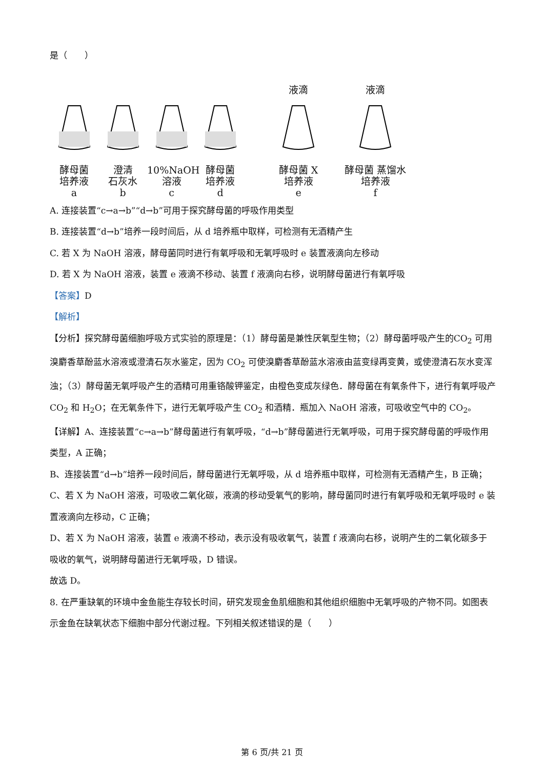是（　　）
酵母菌
培养液
a
澄清
石灰水
b
10%NaOH
溶液
c
酵母菌
培养液
d
液滴
酵母菌 X
培养液
e
液滴
酵母菌 蒸馏水
培养液
f
A. 连接装置“c→a→b”“d→b”可用于探究酵母菌的呼吸作用类型
B. 连接装置“d→b”培养一段时间后，从 d 培养瓶中取样，可检测有无酒精产生
C. 若 X 为 NaOH 溶液，酵母菌同时进行有氧呼吸和无氧呼吸时 e 装置液滴向左移动
D. 若 X 为 NaOH 溶液，装置 e 液滴不移动、装置 f 液滴向右移，说明酵母菌进行有氧呼吸
【答案】D
【解析】
【分析】探究酵母菌细胞呼吸方式实验的原理是：（1）酵母菌是兼性厌氧型生物；（2）酵母菌呼吸产生的CO<sub>2</sub> 可用溴麝香草酚蓝水溶液或澄清石灰水鉴定，因为 CO<sub>2</sub> 可使溴麝香草酚蓝水溶液由蓝变绿再变黄，或使澄清石灰水变浑浊；（3）酵母菌无氧呼吸产生的酒精可用重铬酸钾鉴定，由橙色变成灰绿色．酵母菌在有氧条件下，进行有氧呼吸产 CO<sub>2</sub> 和 H<sub>2</sub>O；在无氧条件下，进行无氧呼吸产生 CO<sub>2</sub> 和酒精．瓶加入 NaOH 溶液，可吸收空气中的 CO<sub>2</sub>。
【详解】A、连接装置“c→a→b”酵母菌进行有氧呼吸，“d→b”酵母菌进行无氧呼吸，可用于探究酵母菌的呼吸作用类型，A 正确；
B、连接装置“d→b”培养一段时间后，酵母菌进行无氧呼吸，从 d 培养瓶中取样，可检测有无酒精产生，B 正确；
C、若 X 为 NaOH 溶液，可吸收二氧化碳，液滴的移动受氧气的影响，酵母菌同时进行有氧呼吸和无氧呼吸时 e 装置液滴向左移动，C 正确；
D、若 X 为 NaOH 溶液，装置 e 液滴不移动，表示没有吸收氧气，装置 f 液滴向右移，说明产生的二氧化碳多于吸收的氧气，说明酵母菌进行无氧呼吸，D 错误。
故选 D。
8. 在严重缺氧的环境中金鱼能生存较长时间，研究发现金鱼肌细胞和其他组织细胞中无氧呼吸的产物不同。如图表示金鱼在缺氧状态下细胞中部分代谢过程。下列相关叙述错误的是（　　）
第 6 页/共 21 页